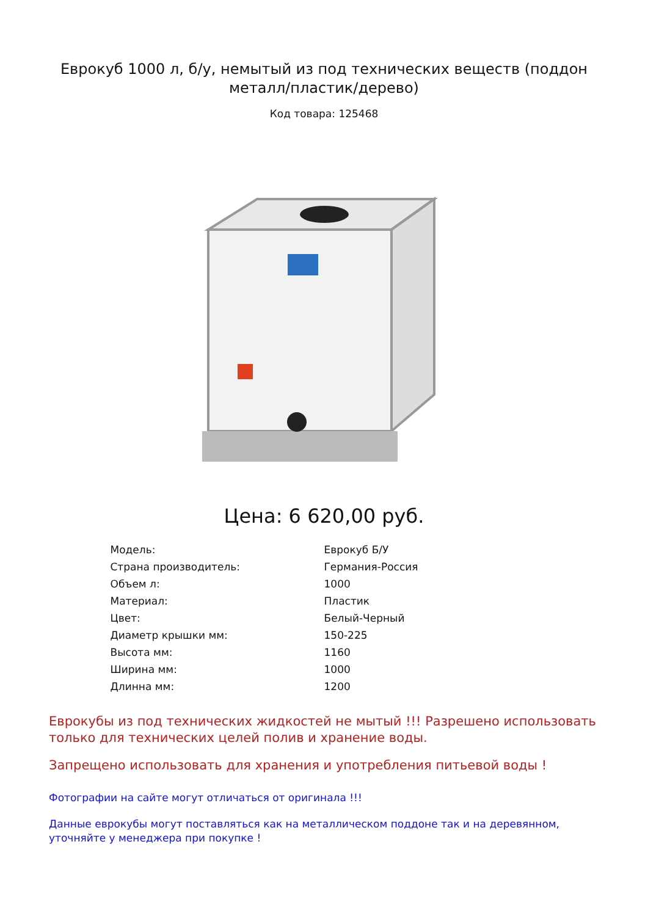Еврокуб 1000 л, б/у, немытый из под технических веществ (поддон металл/пластик/дерево)
Код товара: 125468
Цена: 6 620,00 руб.
| Модель: | Еврокуб Б/У |
| Страна производитель: | Германия-Россия |
| Объем л: | 1000 |
| Материал: | Пластик |
| Цвет: | Белый-Черный |
| Диаметр крышки мм: | 150-225 |
| Высота мм: | 1160 |
| Ширина мм: | 1000 |
| Длинна мм: | 1200 |
Еврокубы из под технических жидкостей не мытый !!! Разрешено использовать только для технических целей полив и хранение воды.
Запрещено использовать для хранения и употребления питьевой воды !
Фотографии на сайте могут отличаться от оригинала !!!
Данные еврокубы могут поставляться как на металлическом поддоне так и на деревянном, уточняйте у менеджера при покупке !